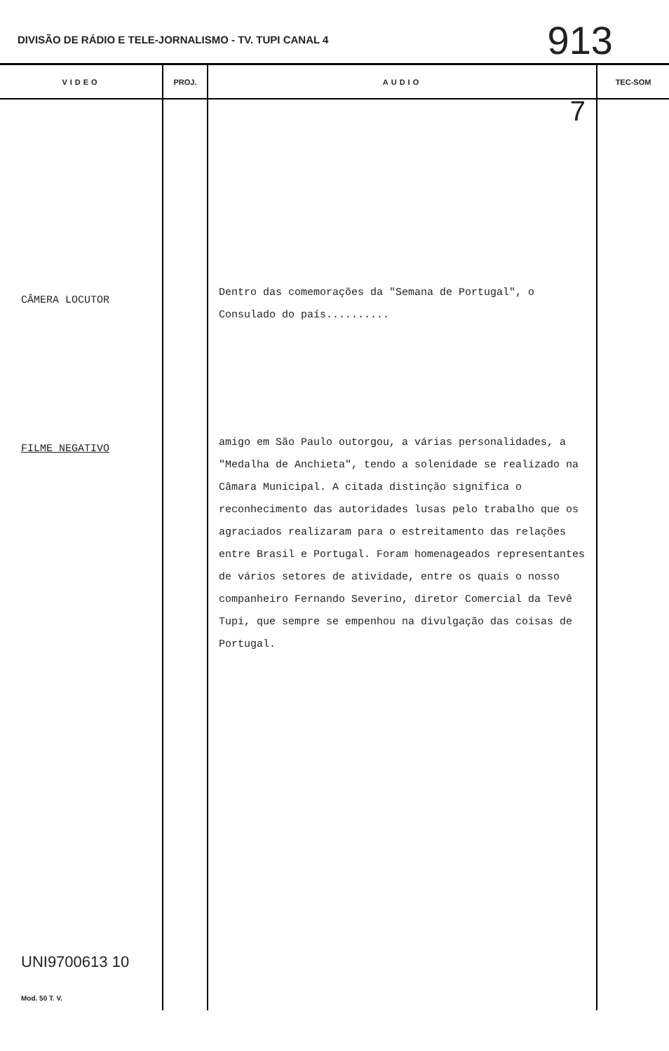DIVISÃO DE RÁDIO E TELE-JORNALISMO - TV. TUPI CANAL 4 913
| VIDEO | PROJ. | AUDIO | TEC-SOM |
| --- | --- | --- | --- |
| CÂMERA LOCUTOR FILME NEGATIVO UNI9700613 10 Mod. 50 T. V. | | 7 Dentro das comemorações da "Semana de Portugal", o Consulado do país.......... amigo em São Paulo outorgou, a várias personalidades, a "Medalha de Anchieta", tendo a solenidade se realizado na Câmara Municipal. A citada distinção significa o reconhecimento das autoridades lusas pelo trabalho que os agraciados realizaram para o estreitamento das relações entre Brasil e Portugal. Foram homenageados representantes de vários setores de atividade, entre os quais o nosso companheiro Fernando Severino, diretor Comercial da Tevê Tupi, que sempre se empenhou na divulgação das coisas de Portugal. | |